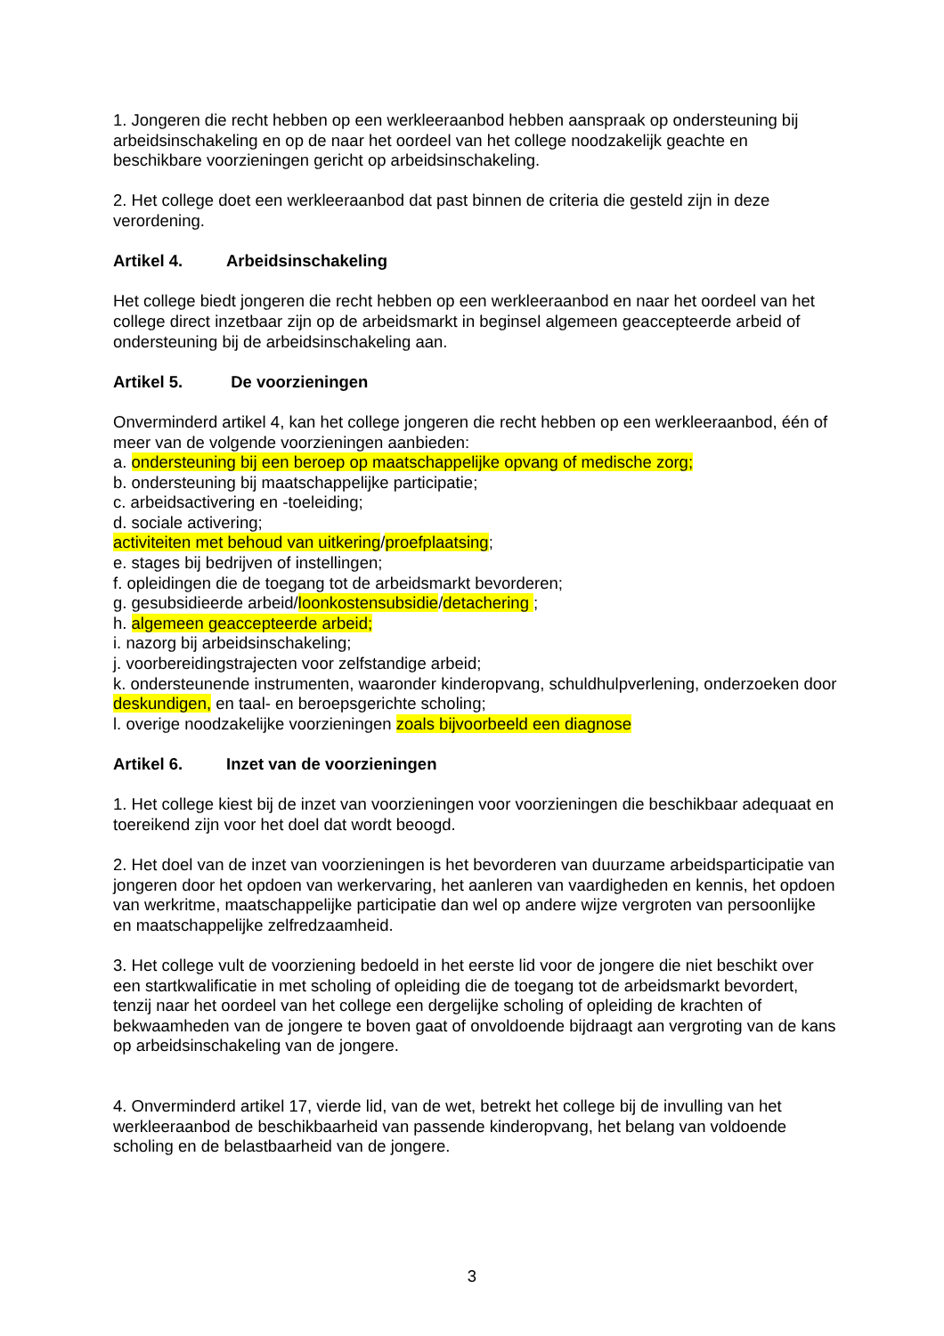1. Jongeren die recht hebben op een werkleeraanbod hebben aanspraak op ondersteuning bij arbeidsinschakeling en op de naar het oordeel van het college noodzakelijk geachte en beschikbare voorzieningen gericht op arbeidsinschakeling.
2. Het college doet een werkleeraanbod dat past binnen de criteria die gesteld zijn in deze verordening.
Artikel 4. Arbeidsinschakeling
Het college biedt jongeren die recht hebben op een werkleeraanbod en naar het oordeel van het college direct inzetbaar zijn op de arbeidsmarkt in beginsel algemeen geaccepteerde arbeid of ondersteuning bij de arbeidsinschakeling aan.
Artikel 5. De voorzieningen
Onverminderd artikel 4, kan het college jongeren die recht hebben op een werkleeraanbod, één of meer van de volgende voorzieningen aanbieden:
a. ondersteuning bij een beroep op maatschappelijke opvang of medische zorg;
b. ondersteuning bij maatschappelijke participatie;
c. arbeidsactivering en -toeleiding;
d. sociale activering;
activiteiten met behoud van uitkering/proefplaatsing;
e. stages bij bedrijven of instellingen;
f. opleidingen die de toegang tot de arbeidsmarkt bevorderen;
g. gesubsidieerde arbeid/loonkostensubsidie/detachering ;
h. algemeen geaccepteerde arbeid;
i. nazorg bij arbeidsinschakeling;
j. voorbereidingstrajecten voor zelfstandige arbeid;
k. ondersteunende instrumenten, waaronder kinderopvang, schuldhulpverlening, onderzoeken door deskundigen, en taal- en beroepsgerichte scholing;
l. overige noodzakelijke voorzieningen zoals bijvoorbeeld een diagnose
Artikel 6. Inzet van de voorzieningen
1. Het college kiest bij de inzet van voorzieningen voor voorzieningen die beschikbaar adequaat en toereikend zijn voor het doel dat wordt beoogd.
2. Het doel van de inzet van voorzieningen is het bevorderen van duurzame arbeidsparticipatie van jongeren door het opdoen van werkervaring, het aanleren van vaardigheden en kennis, het opdoen van werkritme, maatschappelijke participatie dan wel op andere wijze vergroten van persoonlijke en maatschappelijke zelfredzaamheid.
3. Het college vult de voorziening bedoeld in het eerste lid voor de jongere die niet beschikt over een startkwalificatie in met scholing of opleiding die de toegang tot de arbeidsmarkt bevordert, tenzij naar het oordeel van het college een dergelijke scholing of opleiding de krachten of bekwaamheden van de jongere te boven gaat of onvoldoende bijdraagt aan vergroting van de kans op arbeidsinschakeling van de jongere.
4. Onverminderd artikel 17, vierde lid, van de wet, betrekt het college bij de invulling van het werkleeraanbod de beschikbaarheid van passende kinderopvang, het belang van voldoende scholing en de belastbaarheid van de jongere.
3